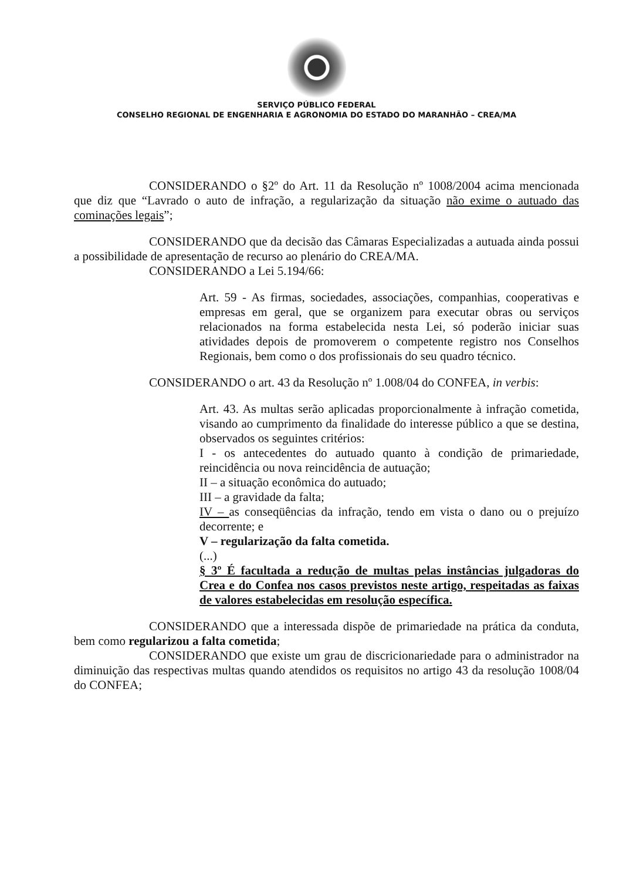SERVIÇO PÚBLICO FEDERAL
CONSELHO REGIONAL DE ENGENHARIA E AGRONOMIA DO ESTADO DO MARANHÃO – CREA/MA
CONSIDERANDO o §2º do Art. 11 da Resolução nº 1008/2004 acima mencionada que diz que “Lavrado o auto de infração, a regularização da situação não exime o autuado das cominações legais”;
CONSIDERANDO que da decisão das Câmaras Especializadas a autuada ainda possui a possibilidade de apresentação de recurso ao plenário do CREA/MA.
CONSIDERANDO a Lei 5.194/66:
Art. 59 - As firmas, sociedades, associações, companhias, cooperativas e empresas em geral, que se organizem para executar obras ou serviços relacionados na forma estabelecida nesta Lei, só poderão iniciar suas atividades depois de promoverem o competente registro nos Conselhos Regionais, bem como o dos profissionais do seu quadro técnico.
CONSIDERANDO o art. 43 da Resolução nº 1.008/04 do CONFEA, in verbis:
Art. 43. As multas serão aplicadas proporcionalmente à infração cometida, visando ao cumprimento da finalidade do interesse público a que se destina, observados os seguintes critérios:
I - os antecedentes do autuado quanto à condição de primariedade, reincidência ou nova reincidência de autuação;
II – a situação econômica do autuado;
III – a gravidade da falta;
IV – as conseqüências da infração, tendo em vista o dano ou o prejuízo decorrente; e
V – regularização da falta cometida.
(...)
§ 3º É facultada a redução de multas pelas instâncias julgadoras do Crea e do Confea nos casos previstos neste artigo, respeitadas as faixas de valores estabelecidas em resolução específica.
CONSIDERANDO que a interessada dispõe de primariedade na prática da conduta, bem como regularizou a falta cometida;
CONSIDERANDO que existe um grau de discricionariedade para o administrador na diminuição das respectivas multas quando atendidos os requisitos no artigo 43 da resolução 1008/04 do CONFEA;